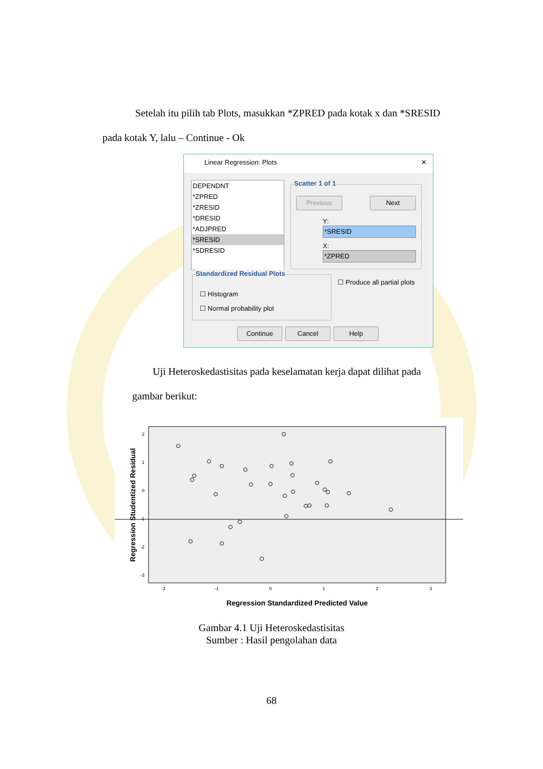Setelah itu pilih tab Plots, masukkan *ZPRED pada kotak x dan *SRESID
pada kotak Y, lalu – Continue - Ok
Linear Regression: Plots ✕
DEPENDNT
*ZPRED
*ZRESID
*DRESID
*ADJPRED
*SRESID
*SDRESID
Scatter 1 of 1
Previous Next
Y:
*SRESID
X:
*ZPRED
Standardized Residual Plots
☐ Histogram
☐ Normal probability plot
☐ Produce all partial plots
Continue Cancel Help
Uji Heteroskedastisitas pada keselamatan kerja dapat dilihat pada
gambar berikut:
2
1
0
-1
-2
-3
-2
-1
0
1
2
3
Regression Standardized Predicted Value
Regression Studentized Residual
Gambar 4.1 Uji Heteroskedastisitas
Sumber : Hasil pengolahan data
68